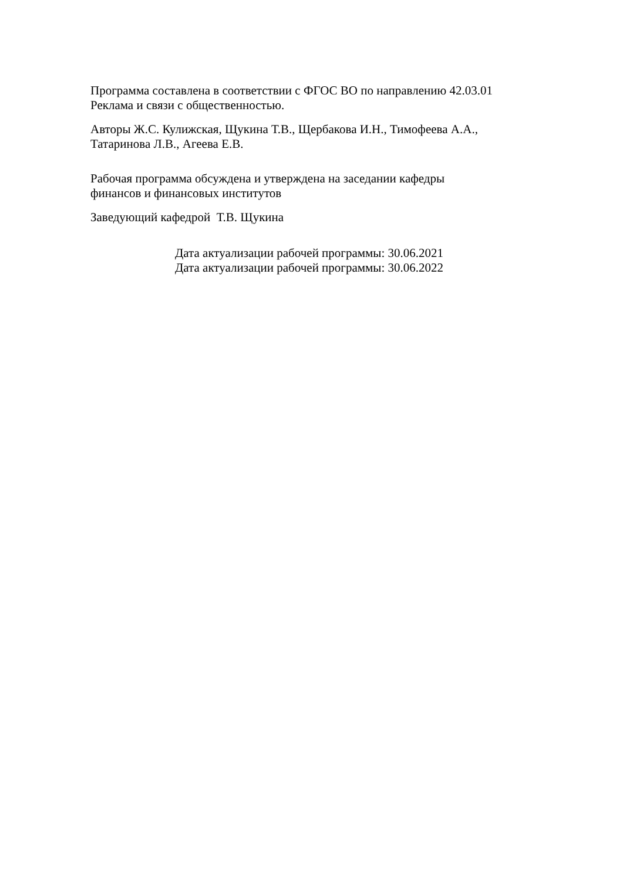Программа составлена в соответствии с ФГОС ВО по направлению 42.03.01
Реклама и связи с общественностью.
Авторы Ж.С. Кулижская, Щукина Т.В., Щербакова И.Н., Тимофеева А.А.,
Татаринова Л.В., Агеева Е.В.
Рабочая программа обсуждена и утверждена на заседании кафедры
финансов и финансовых институтов
Заведующий кафедрой Т.В. Щукина
Дата актуализации рабочей программы: 30.06.2021
Дата актуализации рабочей программы: 30.06.2022